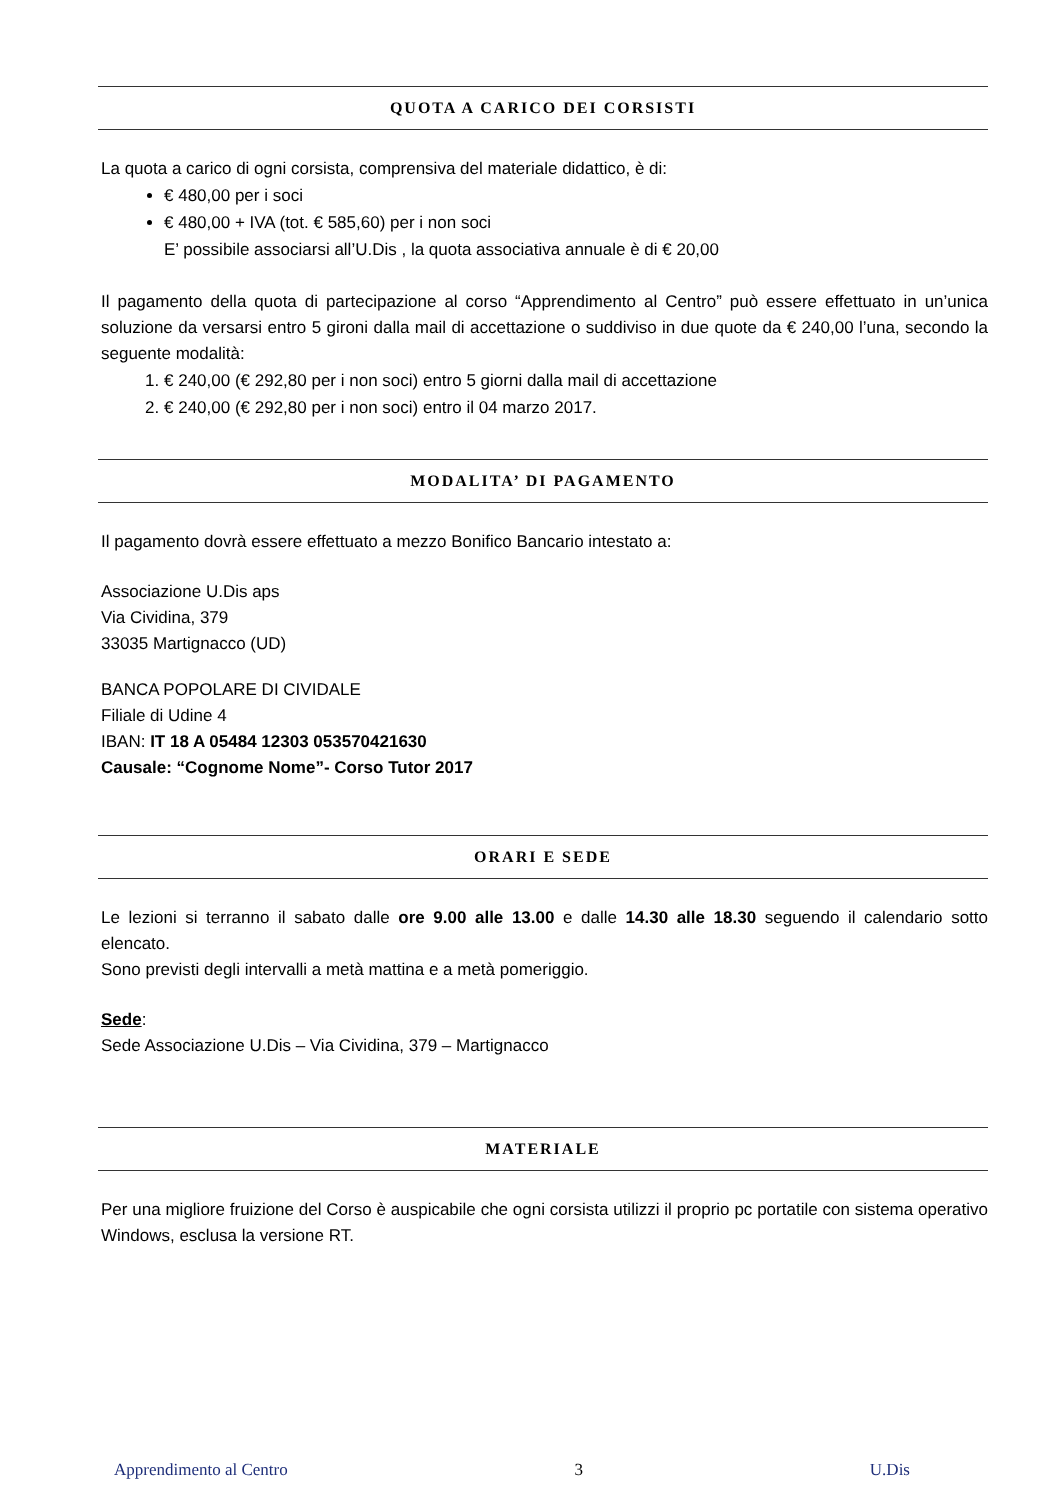QUOTA A CARICO DEI CORSISTI
La quota a carico di ogni corsista, comprensiva del materiale didattico, è di:
€ 480,00 per i soci
€ 480,00 + IVA (tot. € 585,60) per i non soci
E’ possibile associarsi all’U.Dis , la quota associativa annuale è di € 20,00
Il pagamento della quota di partecipazione al corso “Apprendimento al Centro” può essere effettuato in un’unica soluzione da versarsi entro 5 gironi dalla mail di accettazione o suddiviso in due quote da € 240,00 l’una, secondo la seguente modalità:
1. € 240,00 (€ 292,80 per i non soci) entro 5 giorni dalla mail di accettazione
2. € 240,00 (€ 292,80 per i non soci) entro il 04 marzo 2017.
MODALITA’ DI PAGAMENTO
Il pagamento dovrà essere effettuato a mezzo Bonifico Bancario intestato a:
Associazione U.Dis aps
Via Cividina, 379
33035 Martignacco (UD)
BANCA POPOLARE DI CIVIDALE
Filiale di Udine 4
IBAN: IT 18 A 05484 12303 053570421630
Causale: “Cognome Nome”- Corso Tutor 2017
ORARI E SEDE
Le lezioni si terranno il sabato dalle ore 9.00 alle 13.00 e dalle 14.30 alle 18.30 seguendo il calendario sotto elencato.
Sono previsti degli intervalli a metà mattina e a metà pomeriggio.
Sede:
Sede Associazione U.Dis – Via Cividina, 379 – Martignacco
MATERIALE
Per una migliore fruizione del Corso è auspicabile che ogni corsista utilizzi il proprio pc portatile con sistema operativo Windows, esclusa la versione RT.
Apprendimento al Centro 3 U.Dis